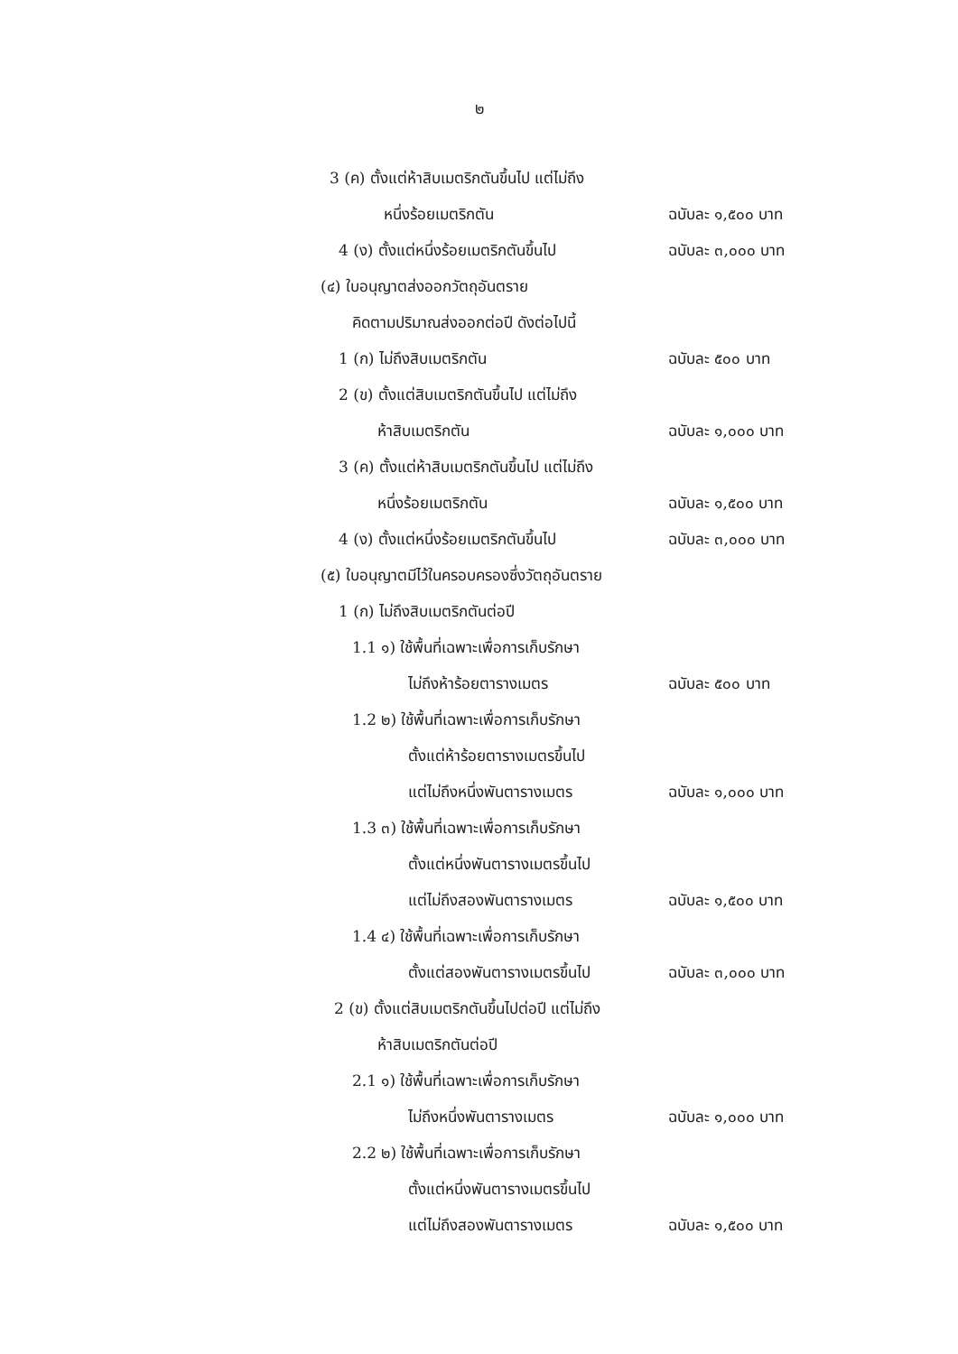๒
3 (ค) ตั้งแต่ห้าสิบเมตริกตันขึ้นไป แต่ไม่ถึง
หนึ่งร้อยเมตริกตัน ฉบับละ ๑,๕๐๐ บาท
4 (ง) ตั้งแต่หนึ่งร้อยเมตริกตันขึ้นไป
ฉบับละ ๓,๐๐๐ บาท
(๔) ใบอนุญาตส่งออกวัตถุอันตราย
คิดตามปริมาณส่งออกต่อปี ดังต่อไปนี้
1 (ก) ไม่ถึงสิบเมตริกตัน ฉบับละ ๕๐๐ บาท
2 (ข) ตั้งแต่สิบเมตริกตันขึ้นไป แต่ไม่ถึง
ห้าสิบเมตริกตัน ฉบับละ ๑,๐๐๐ บาท
3 (ค) ตั้งแต่ห้าสิบเมตริกตันขึ้นไป แต่ไม่ถึง
หนึ่งร้อยเมตริกตัน ฉบับละ ๑,๕๐๐ บาท
4 (ง) ตั้งแต่หนึ่งร้อยเมตริกตันขึ้นไป
ฉบับละ ๓,๐๐๐ บาท
(๕) ใบอนุญาตมีไว้ในครอบครองซึ่งวัตถุอันตราย
1 (ก) ไม่ถึงสิบเมตริกตันต่อปี
1.1 ๑) ใช้พื้นที่เฉพาะเพื่อการเก็บรักษา
ไม่ถึงห้าร้อยตารางเมตร ฉบับละ ๕๐๐ บาท
1.2 ๒) ใช้พื้นที่เฉพาะเพื่อการเก็บรักษา
ตั้งแต่ห้าร้อยตารางเมตรขึ้นไป
แต่ไม่ถึงหนึ่งพันตารางเมตร ฉบับละ ๑,๐๐๐ บาท
1.3 ๓) ใช้พื้นที่เฉพาะเพื่อการเก็บรักษา
ตั้งแต่หนึ่งพันตารางเมตรขึ้นไป
แต่ไม่ถึงสองพันตารางเมตร ฉบับละ ๑,๕๐๐ บาท
1.4 ๔) ใช้พื้นที่เฉพาะเพื่อการเก็บรักษา
ตั้งแต่สองพันตารางเมตรขึ้นไป ฉบับละ ๓,๐๐๐ บาท
2 (ข) ตั้งแต่สิบเมตริกตันขึ้นไปต่อปี แต่ไม่ถึง
ห้าสิบเมตริกตันต่อปี
2.1 ๑) ใช้พื้นที่เฉพาะเพื่อการเก็บรักษา
ไม่ถึงหนึ่งพันตารางเมตร ฉบับละ ๑,๐๐๐ บาท
2.2 ๒) ใช้พื้นที่เฉพาะเพื่อการเก็บรักษา
ตั้งแต่หนึ่งพันตารางเมตรขึ้นไป
แต่ไม่ถึงสองพันตารางเมตร ฉบับละ ๑,๕๐๐ บาท